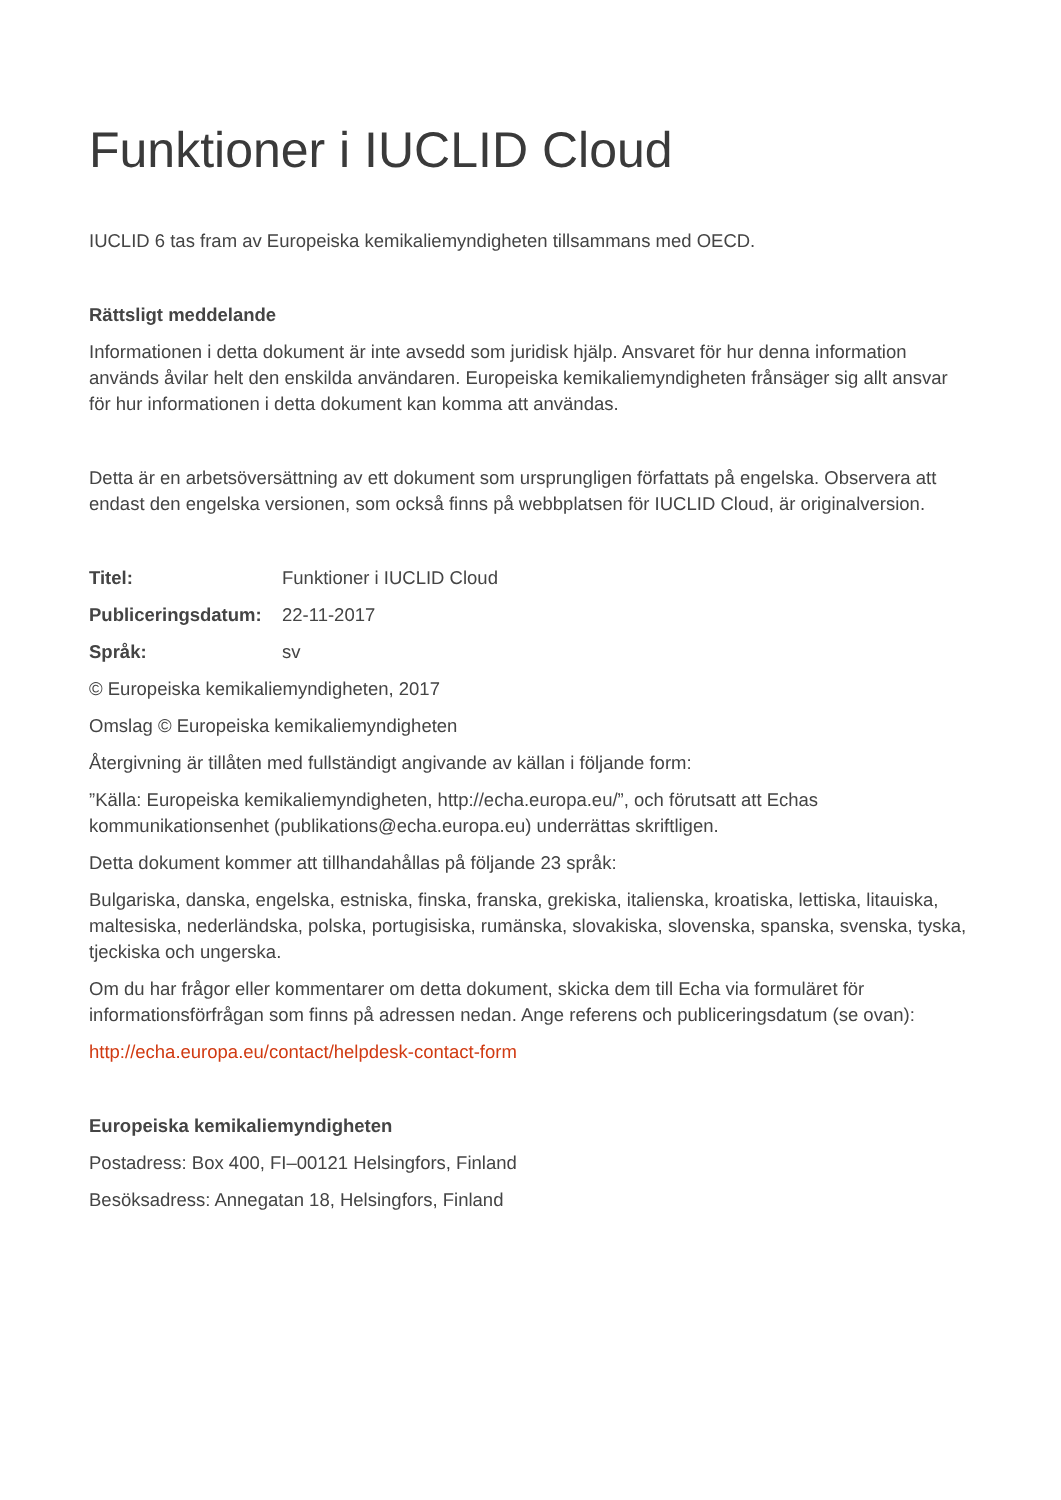Funktioner i IUCLID Cloud
IUCLID 6 tas fram av Europeiska kemikaliemyndigheten tillsammans med OECD.
Rättsligt meddelande
Informationen i detta dokument är inte avsedd som juridisk hjälp. Ansvaret för hur denna information används åvilar helt den enskilda användaren. Europeiska kemikaliemyndigheten frånsäger sig allt ansvar för hur informationen i detta dokument kan komma att användas.
Detta är en arbetsöversättning av ett dokument som ursprungligen författats på engelska. Observera att endast den engelska versionen, som också finns på webbplatsen för IUCLID Cloud, är originalversion.
Titel: Funktioner i IUCLID Cloud
Publiceringsdatum: 22-11-2017
Språk: sv
© Europeiska kemikaliemyndigheten, 2017
Omslag © Europeiska kemikaliemyndigheten
Återgivning är tillåten med fullständigt angivande av källan i följande form:
”Källa: Europeiska kemikaliemyndigheten, http://echa.europa.eu/”, och förutsatt att Echas kommunikationsenhet (publikations@echa.europa.eu) underrättas skriftligen.
Detta dokument kommer att tillhandahållas på följande 23 språk:
Bulgariska, danska, engelska, estniska, finska, franska, grekiska, italienska, kroatiska, lettiska, litauiska, maltesiska, nederländska, polska, portugisiska, rumänska, slovakiska, slovenska, spanska, svenska, tyska, tjeckiska och ungerska.
Om du har frågor eller kommentarer om detta dokument, skicka dem till Echa via formuläret för informationsförfrågan som finns på adressen nedan. Ange referens och publiceringsdatum (se ovan):
http://echa.europa.eu/contact/helpdesk-contact-form
Europeiska kemikaliemyndigheten
Postadress: Box 400, FI–00121 Helsingfors, Finland
Besöksadress: Annegatan 18, Helsingfors, Finland